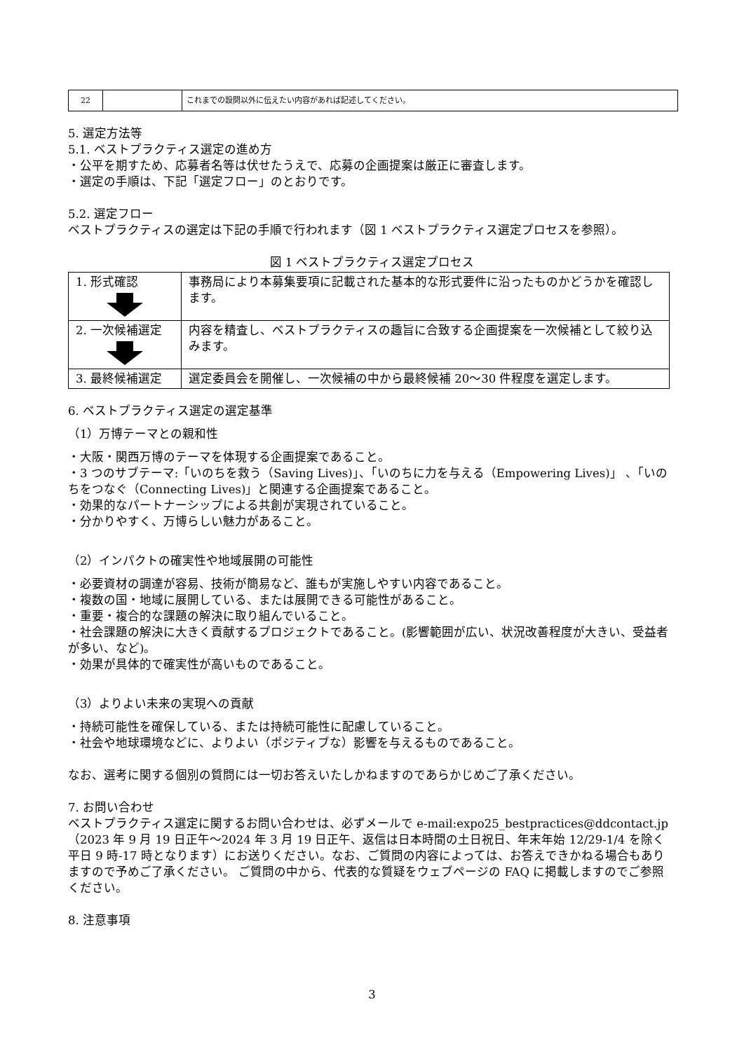| 22 | | これまでの設問以外に伝えたい内容があれば記述してください。 |
5. 選定方法等
5.1. ベストプラクティス選定の進め方
・公平を期すため、応募者名等は伏せたうえで、応募の企画提案は厳正に審査します。
・選定の手順は、下記「選定フロー」のとおりです。
5.2. 選定フロー
ベストプラクティスの選定は下記の手順で行われます（図 1 ベストプラクティス選定プロセスを参照）。
図 1 ベストプラクティス選定プロセス
| 1. 形式確認 | 事務局により本募集要項に記載された基本的な形式要件に沿ったものかどうかを確認します。 |
| 2. 一次候補選定 | 内容を精査し、ベストプラクティスの趣旨に合致する企画提案を一次候補として絞り込みます。 |
| 3. 最終候補選定 | 選定委員会を開催し、一次候補の中から最終候補 20〜30 件程度を選定します。 |
6. ベストプラクティス選定の選定基準
（1）万博テーマとの親和性
・大阪・関西万博のテーマを体現する企画提案であること。
・3 つのサブテーマ:「いのちを救う（Saving Lives)」、「いのちに力を与える（Empowering Lives)」 、「いのちをつなぐ（Connecting Lives)」と関連する企画提案であること。
・効果的なパートナーシップによる共創が実現されていること。
・分かりやすく、万博らしい魅力があること。
（2）インパクトの確実性や地域展開の可能性
・必要資材の調達が容易、技術が簡易など、誰もが実施しやすい内容であること。
・複数の国・地域に展開している、または展開できる可能性があること。
・重要・複合的な課題の解決に取り組んでいること。
・社会課題の解決に大きく貢献するプロジェクトであること。(影響範囲が広い、状況改善程度が大きい、受益者が多い、など)。
・効果が具体的で確実性が高いものであること。
（3）よりよい未来の実現への貢献
・持続可能性を確保している、または持続可能性に配慮していること。
・社会や地球環境などに、よりよい（ポジティブな）影響を与えるものであること。
なお、選考に関する個別の質問には一切お答えいたしかねますのであらかじめご了承ください。
7. お問い合わせ
ベストプラクティス選定に関するお問い合わせは、必ずメールで e-mail:expo25_bestpractices@ddcontact.jp（2023 年 9 月 19 日正午〜2024 年 3 月 19 日正午、返信は日本時間の土日祝日、年末年始 12/29-1/4 を除く平日 9 時-17 時となります）にお送りください。なお、ご質問の内容によっては、お答えできかねる場合もありますので予めご了承ください。 ご質問の中から、代表的な質疑をウェブページの FAQ に掲載しますのでご参照ください。
8. 注意事項
3